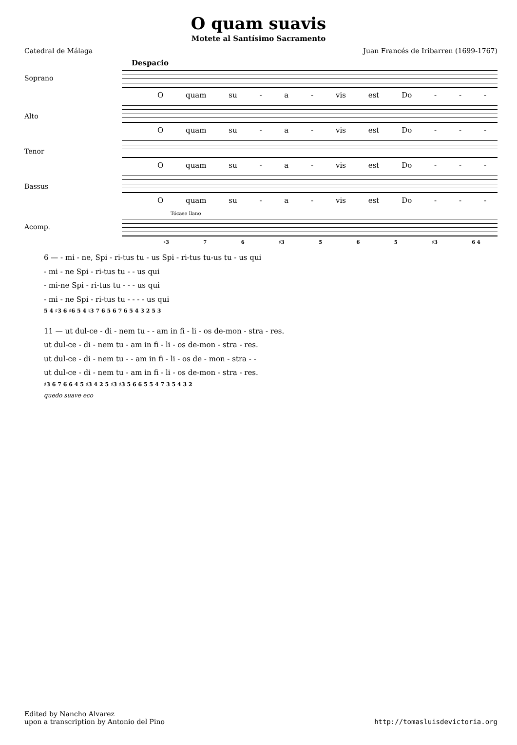O quam suavis
Motete al Santísimo Sacramento
Catedral de Málaga Juan Francés de Iribarren (1699-1767)
Despacio
Soprano
Oquam su - a - vis est Do - - -
Alto
Oquam su - a - vis est Do - - -
Tenor
Oquam su - a - vis est Do - - -
Bassus
Oquam su - a - vis est Do - - -
Tócase llano
Acomp.
♯3 7 6 ♯3 5 6 5 ♯3 6 4
6 — - mi - ne, Spi - ri-tus tu - us Spi - ri-tus tu-us tu - us qui
- mi - ne Spi - ri-tus tu - - us qui
- mi-ne Spi - ri-tus tu - - - us qui
- mi - ne Spi - ri-tus tu - - - - us qui
5 4 ♯3 6 ♯6 5 4 ♮3 7 6 5 6 7 6 5 4 3 2 5 3
11 — ut dul-ce - di - nem tu - - am in fi - li - os de-mon - stra - res.
ut dul-ce - di - nem tu - am in fi - li - os de-mon - stra - res.
ut dul-ce - di - nem tu - - am in fi - li - os de - mon - stra - -
ut dul-ce - di - nem tu - am in fi - li - os de-mon - stra - res.
♯3 6 7 6 6 4 5 ♯3 4 2 5 ♯3 ♯3 5 6 6 5 5 4 7 3 5 4 3 2
quedo suave eco
Edited by Nancho Alvarez
upon a transcription by Antonio del Pino
http://tomasluisdevictoria.org